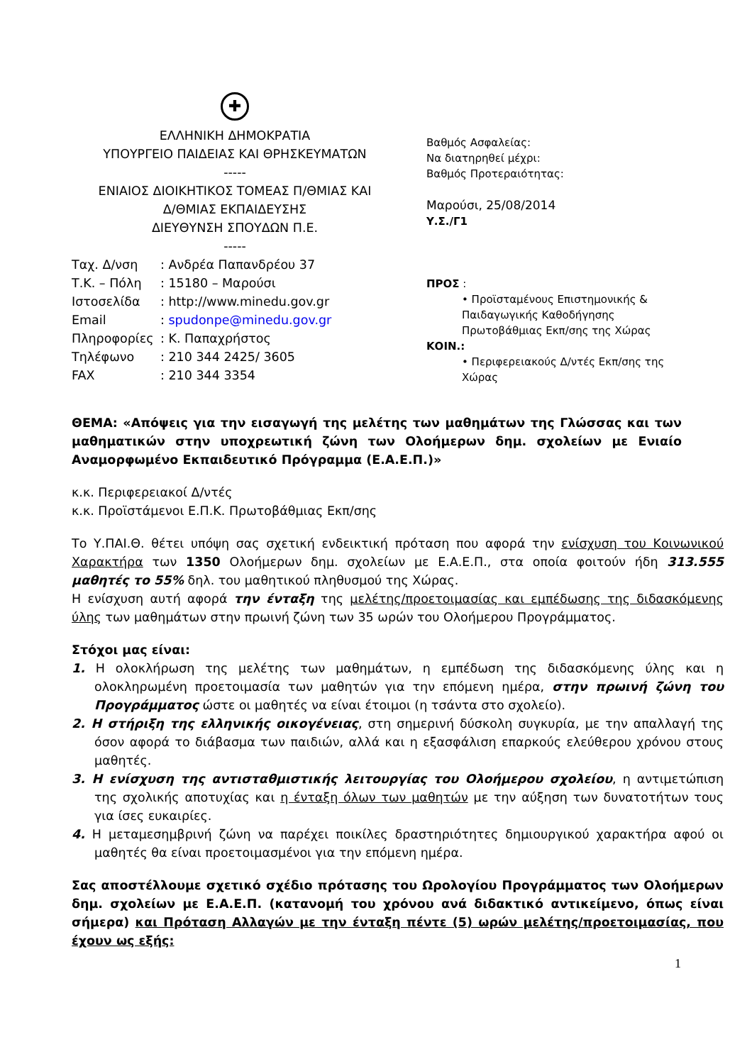✚
ΕΛΛΗΝΙΚΗ ΔΗΜΟΚΡΑΤΙΑ
ΥΠΟΥΡΓΕΙΟ ΠΑΙΔΕΙΑΣ ΚΑΙ ΘΡΗΣΚΕΥΜΑΤΩΝ
-----
ΕΝΙΑΙΟΣ ΔΙΟΙΚΗΤΙΚΟΣ ΤΟΜΕΑΣ Π/ΘΜΙΑΣ ΚΑΙ
Δ/ΘΜΙΑΣ ΕΚΠΑΙΔΕΥΣΗΣ
ΔΙΕΥΘΥΝΣΗ ΣΠΟΥΔΩΝ Π.Ε.
-----
| Ταχ. Δ/νση | : Ανδρέα Παπανδρέου 37 |
| Τ.Κ. – Πόλη | : 15180 – Μαρούσι |
| Ιστοσελίδα | : http://www.minedu.gov.gr |
| Email | : spudonpe@minedu.gov.gr |
| Πληροφορίες | : Κ. Παπαχρήστος |
| Τηλέφωνο | : 210 344 2425/ 3605 |
| FAX | : 210 344 3354 |
Βαθμός Ασφαλείας:
Να διατηρηθεί μέχρι:
Βαθμός Προτεραιότητας:
Μαρούσι, 25/08/2014
Υ.Σ./Γ1
ΠΡΟΣ :
• Προϊσταμένους Επιστημονικής &
Παιδαγωγικής Καθοδήγησης
Πρωτοβάθμιας Εκπ/σης της Χώρας
ΚΟΙΝ.:
• Περιφερειακούς Δ/ντές Εκπ/σης της
Χώρας
ΘΕΜΑ: «Απόψεις για την εισαγωγή της μελέτης των μαθημάτων της Γλώσσας και των μαθηματικών στην υποχρεωτική ζώνη των Ολοήμερων δημ. σχολείων με Ενιαίο Αναμορφωμένο Εκπαιδευτικό Πρόγραμμα (Ε.Α.Ε.Π.)»
κ.κ. Περιφερειακοί Δ/ντές
κ.κ. Προϊστάμενοι Ε.Π.Κ. Πρωτοβάθμιας Εκπ/σης
Το Υ.ΠΑΙ.Θ. θέτει υπόψη σας σχετική ενδεικτική πρόταση που αφορά την ενίσχυση του Κοινωνικού Χαρακτήρα των 1350 Ολοήμερων δημ. σχολείων με Ε.Α.Ε.Π., στα οποία φοιτούν ήδη 313.555 μαθητές το 55% δηλ. του μαθητικού πληθυσμού της Χώρας.
Η ενίσχυση αυτή αφορά την ένταξη της μελέτης/προετοιμασίας και εμπέδωσης της διδασκόμενης ύλης των μαθημάτων στην πρωινή ζώνη των 35 ωρών του Ολοήμερου Προγράμματος.
Στόχοι μας είναι:
1. Η ολοκλήρωση της μελέτης των μαθημάτων, η εμπέδωση της διδασκόμενης ύλης και η ολοκληρωμένη προετοιμασία των μαθητών για την επόμενη ημέρα, στην πρωινή ζώνη του Προγράμματος ώστε οι μαθητές να είναι έτοιμοι (η τσάντα στο σχολείο).
2. Η στήριξη της ελληνικής οικογένειας, στη σημερινή δύσκολη συγκυρία, με την απαλλαγή της όσον αφορά το διάβασμα των παιδιών, αλλά και η εξασφάλιση επαρκούς ελεύθερου χρόνου στους μαθητές.
3. Η ενίσχυση της αντισταθμιστικής λειτουργίας του Ολοήμερου σχολείου, η αντιμετώπιση της σχολικής αποτυχίας και η ένταξη όλων των μαθητών με την αύξηση των δυνατοτήτων τους για ίσες ευκαιρίες.
4. Η μεταμεσημβρινή ζώνη να παρέχει ποικίλες δραστηριότητες δημιουργικού χαρακτήρα αφού οι μαθητές θα είναι προετοιμασμένοι για την επόμενη ημέρα.
Σας αποστέλλουμε σχετικό σχέδιο πρότασης του Ωρολογίου Προγράμματος των Ολοήμερων δημ. σχολείων με Ε.Α.Ε.Π. (κατανομή του χρόνου ανά διδακτικό αντικείμενο, όπως είναι σήμερα) και Πρόταση Αλλαγών με την ένταξη πέντε (5) ωρών μελέτης/προετοιμασίας, που έχουν ως εξής:
1